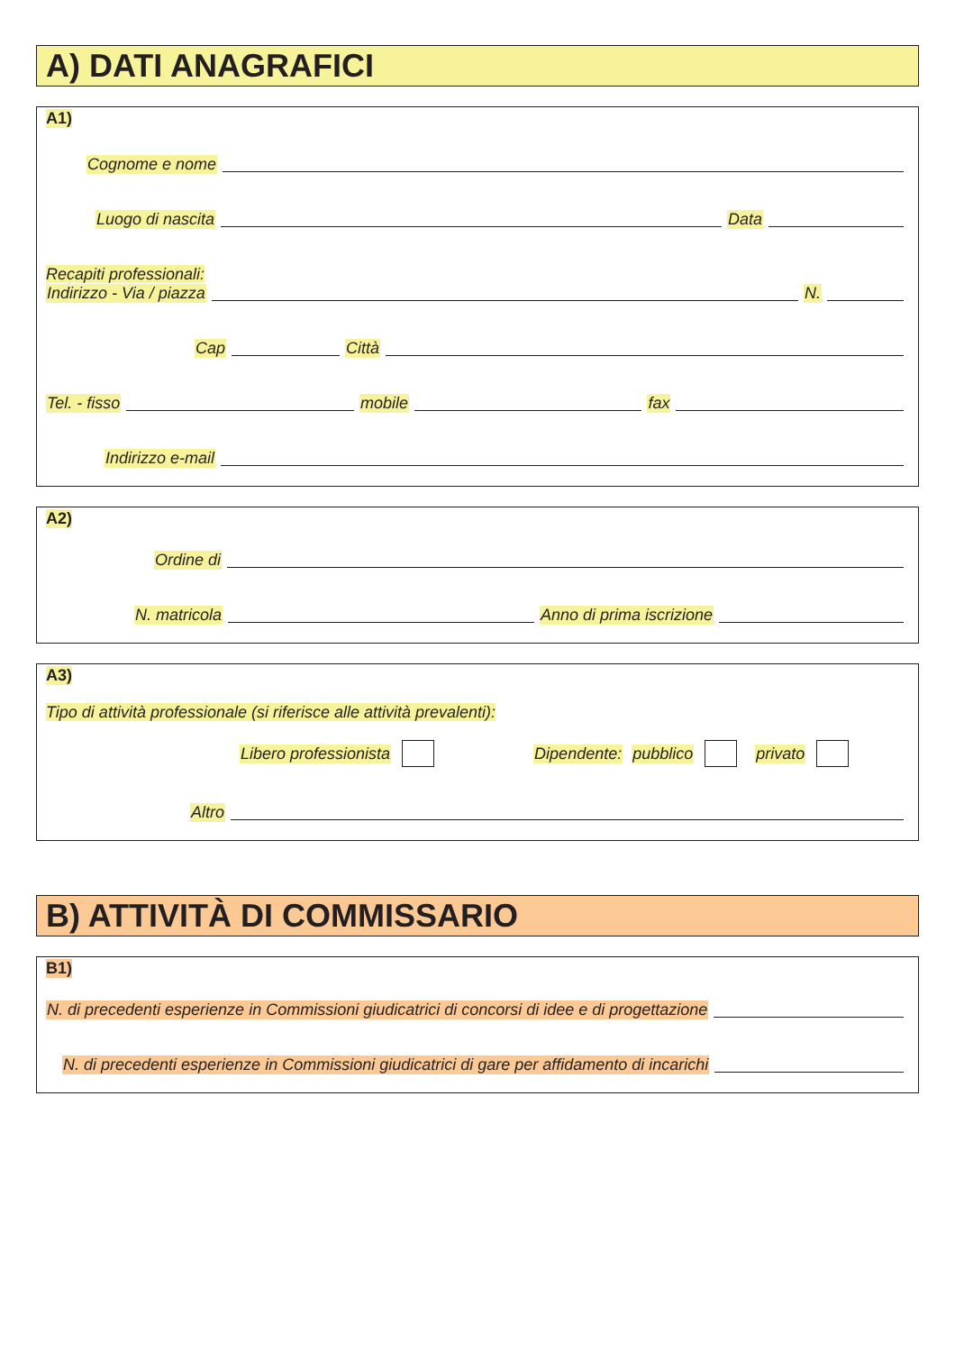A) DATI ANAGRAFICI
A1)
Cognome e nome
Luogo di nascita Data
Recapiti professionali:
Indirizzo - Via / piazza N.
Cap Città
Tel. - fisso mobile fax
Indirizzo e-mail
A2)
Ordine di
N. matricola Anno di prima iscrizione
A3)
Tipo di attività professionale (si riferisce alle attività prevalenti):
Libero professionista Dipendente: pubblico privato
Altro
B) ATTIVITÀ DI COMMISSARIO
B1)
N. di precedenti esperienze in Commissioni giudicatrici di concorsi di idee e di progettazione
N. di precedenti esperienze in Commissioni giudicatrici di gare per affidamento di incarichi